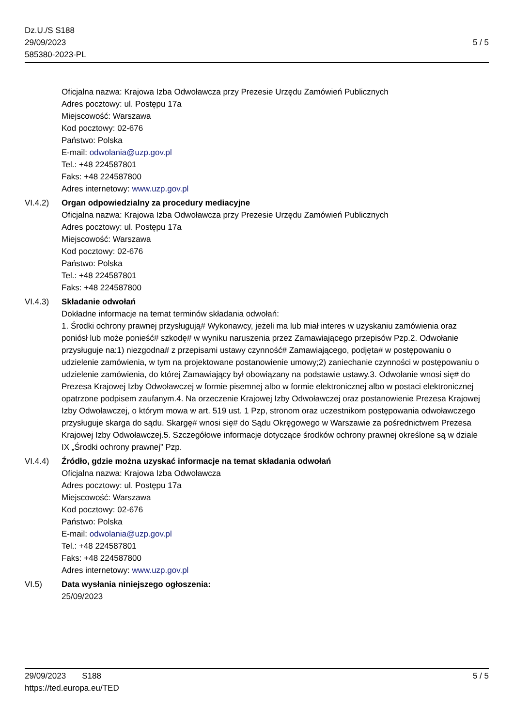Dz.U./S S188
29/09/2023
585380-2023-PL
5 / 5
Oficjalna nazwa: Krajowa Izba Odwoławcza przy Prezesie Urzędu Zamówień Publicznych
Adres pocztowy: ul. Postępu 17a
Miejscowość: Warszawa
Kod pocztowy: 02-676
Państwo: Polska
E-mail: odwolania@uzp.gov.pl
Tel.: +48 224587801
Faks: +48 224587800
Adres internetowy: www.uzp.gov.pl
VI.4.2) Organ odpowiedzialny za procedury mediacyjne
Oficjalna nazwa: Krajowa Izba Odwoławcza przy Prezesie Urzędu Zamówień Publicznych
Adres pocztowy: ul. Postępu 17a
Miejscowość: Warszawa
Kod pocztowy: 02-676
Państwo: Polska
Tel.: +48 224587801
Faks: +48 224587800
VI.4.3) Składanie odwołań
Dokładne informacje na temat terminów składania odwołań:
1. Środki ochrony prawnej przysługują# Wykonawcy, jeżeli ma lub miał interes w uzyskaniu zamówienia oraz poniósł lub może ponieść# szkodę# w wyniku naruszenia przez Zamawiającego przepisów Pzp.2. Odwołanie przysługuje na:1) niezgodna# z przepisami ustawy czynność# Zamawiającego, podjęta# w postępowaniu o udzielenie zamówienia, w tym na projektowane postanowienie umowy;2) zaniechanie czynności w postępowaniu o udzielenie zamówienia, do której Zamawiający był obowiązany na podstawie ustawy.3. Odwołanie wnosi się# do Prezesa Krajowej Izby Odwoławczej w formie pisemnej albo w formie elektronicznej albo w postaci elektronicznej opatrzone podpisem zaufanym.4. Na orzeczenie Krajowej Izby Odwoławczej oraz postanowienie Prezesa Krajowej Izby Odwoławczej, o którym mowa w art. 519 ust. 1 Pzp, stronom oraz uczestnikom postępowania odwoławczego przysługuje skarga do sądu. Skargę# wnosi się# do Sądu Okręgowego w Warszawie za pośrednictwem Prezesa Krajowej Izby Odwoławczej.5. Szczegółowe informacje dotyczące środków ochrony prawnej określone są w dziale IX „Środki ochrony prawnej” Pzp.
VI.4.4) Źródło, gdzie można uzyskać informacje na temat składania odwołań
Oficjalna nazwa: Krajowa Izba Odwoławcza
Adres pocztowy: ul. Postępu 17a
Miejscowość: Warszawa
Kod pocztowy: 02-676
Państwo: Polska
E-mail: odwolania@uzp.gov.pl
Tel.: +48 224587801
Faks: +48 224587800
Adres internetowy: www.uzp.gov.pl
VI.5) Data wysłania niniejszego ogłoszenia:
25/09/2023
29/09/2023 S188 5 / 5
https://ted.europa.eu/TED